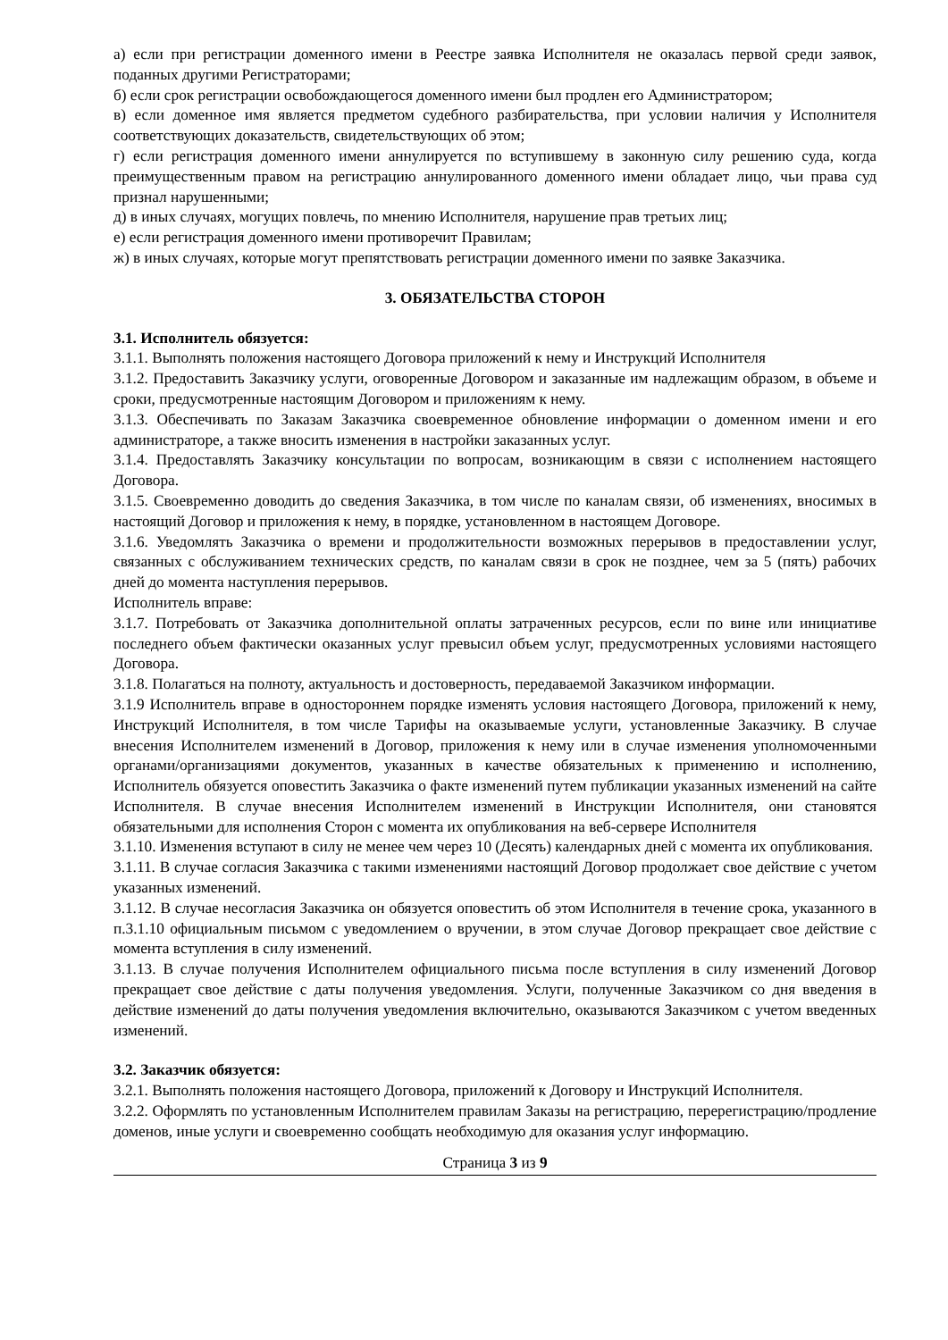а) если при регистрации доменного имени в Реестре заявка Исполнителя не оказалась первой среди заявок, поданных другими Регистраторами;
б) если срок регистрации освобождающегося доменного имени был продлен его Администратором;
в) если доменное имя является предметом судебного разбирательства, при условии наличия у Исполнителя соответствующих доказательств, свидетельствующих об этом;
г) если регистрация доменного имени аннулируется по вступившему в законную силу решению суда, когда преимущественным правом на регистрацию аннулированного доменного имени обладает лицо, чьи права суд признал нарушенными;
д) в иных случаях, могущих повлечь, по мнению Исполнителя, нарушение прав третьих лиц;
е) если регистрация доменного имени противоречит Правилам;
ж) в иных случаях, которые могут препятствовать регистрации доменного имени по заявке Заказчика.
3. ОБЯЗАТЕЛЬСТВА СТОРОН
3.1. Исполнитель обязуется:
3.1.1. Выполнять положения настоящего Договора приложений к нему и Инструкций Исполнителя
3.1.2. Предоставить Заказчику услуги, оговоренные Договором и заказанные им надлежащим образом, в объеме и сроки, предусмотренные настоящим Договором и приложениям к нему.
3.1.3. Обеспечивать по Заказам Заказчика своевременное обновление информации о доменном имени и его администраторе, а также вносить изменения в настройки заказанных услуг.
3.1.4. Предоставлять Заказчику консультации по вопросам, возникающим в связи с исполнением настоящего Договора.
3.1.5. Своевременно доводить до сведения Заказчика, в том числе по каналам связи, об изменениях, вносимых в настоящий Договор и приложения к нему, в порядке, установленном в настоящем Договоре.
3.1.6. Уведомлять Заказчика о времени и продолжительности возможных перерывов в предоставлении услуг, связанных с обслуживанием технических средств, по каналам связи в срок не позднее, чем за 5 (пять) рабочих дней до момента наступления перерывов.
Исполнитель вправе:
3.1.7. Потребовать от Заказчика дополнительной оплаты затраченных ресурсов, если по вине или инициативе последнего объем фактически оказанных услуг превысил объем услуг, предусмотренных условиями настоящего Договора.
3.1.8. Полагаться на полноту, актуальность и достоверность, передаваемой Заказчиком информации.
3.1.9 Исполнитель вправе в одностороннем порядке изменять условия настоящего Договора, приложений к нему, Инструкций Исполнителя, в том числе Тарифы на оказываемые услуги, установленные Заказчику. В случае внесения Исполнителем изменений в Договор, приложения к нему или в случае изменения уполномоченными органами/организациями документов, указанных в качестве обязательных к применению и исполнению, Исполнитель обязуется оповестить Заказчика о факте изменений путем публикации указанных изменений на сайте Исполнителя. В случае внесения Исполнителем изменений в Инструкции Исполнителя, они становятся обязательными для исполнения Сторон с момента их опубликования на веб-сервере Исполнителя
3.1.10. Изменения вступают в силу не менее чем через 10 (Десять) календарных дней с момента их опубликования.
3.1.11. В случае согласия Заказчика с такими изменениями настоящий Договор продолжает свое действие с учетом указанных изменений.
3.1.12. В случае несогласия Заказчика он обязуется оповестить об этом Исполнителя в течение срока, указанного в п.3.1.10 официальным письмом с уведомлением о вручении, в этом случае Договор прекращает свое действие с момента вступления в силу изменений.
3.1.13. В случае получения Исполнителем официального письма после вступления в силу изменений Договор прекращает свое действие с даты получения уведомления. Услуги, полученные Заказчиком со дня введения в действие изменений до даты получения уведомления включительно, оказываются Заказчиком с учетом введенных изменений.
3.2. Заказчик обязуется:
3.2.1. Выполнять положения настоящего Договора, приложений к Договору и Инструкций Исполнителя.
3.2.2. Оформлять по установленным Исполнителем правилам Заказы на регистрацию, перерегистрацию/продление доменов, иные услуги и своевременно сообщать необходимую для оказания услуг информацию.
Страница 3 из 9